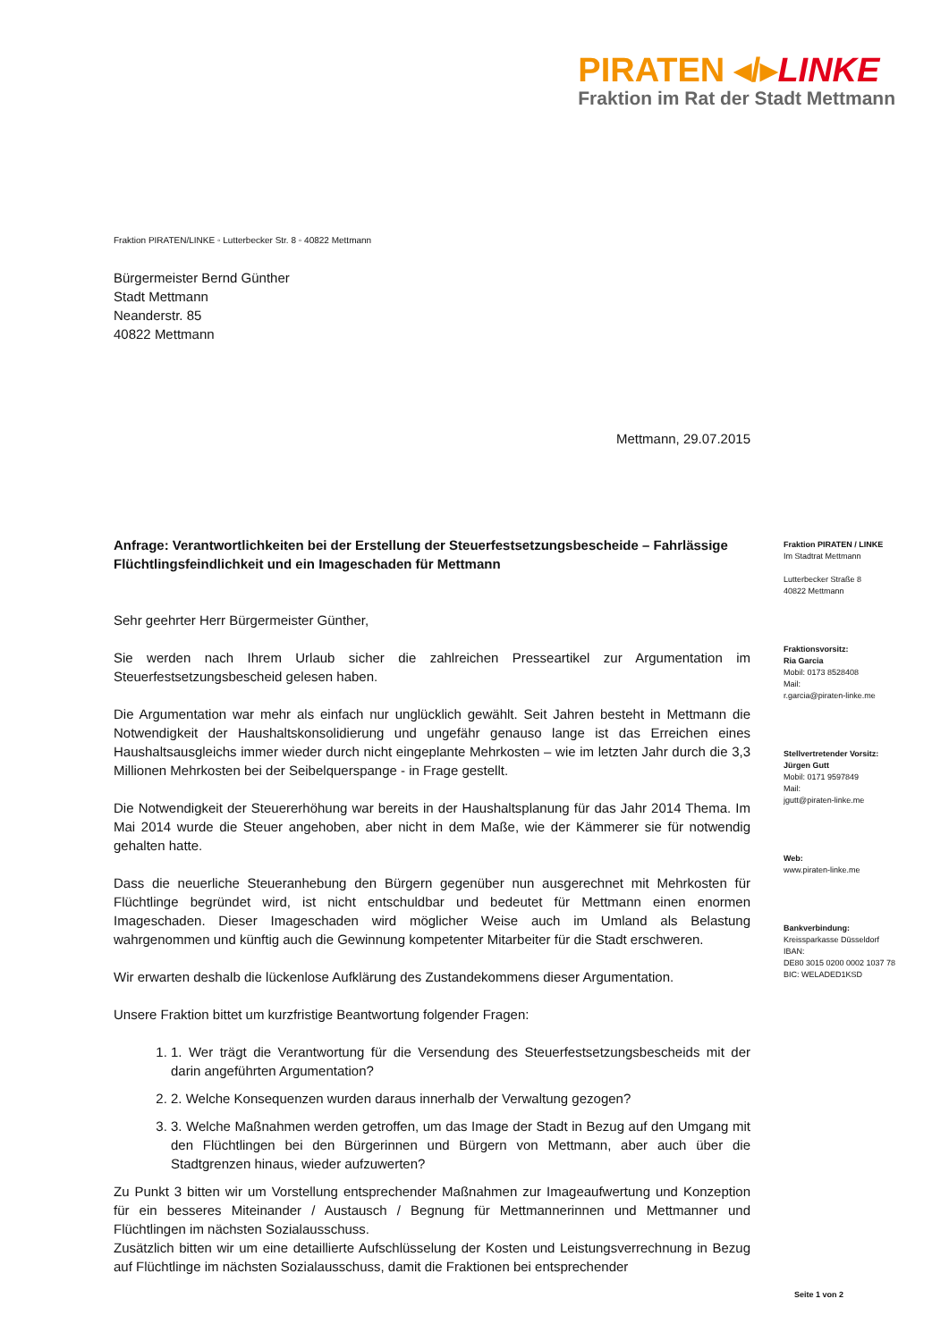PIRATEN ◂/▸LINKE
Fraktion im Rat der Stadt Mettmann
Fraktion PIRATEN/LINKE ◦ Lutterbecker Str. 8 ◦ 40822 Mettmann
Bürgermeister Bernd Günther
Stadt Mettmann
Neanderstr. 85
40822 Mettmann
Mettmann, 29.07.2015
Anfrage: Verantwortlichkeiten bei der Erstellung der Steuerfestsetzungsbescheide – Fahrlässige Flüchtlingsfeindlichkeit und ein Imageschaden für Mettmann
Sehr geehrter Herr Bürgermeister Günther,
Sie werden nach Ihrem Urlaub sicher die zahlreichen Presseartikel zur Argumentation im Steuerfestsetzungsbescheid gelesen haben.
Die Argumentation war mehr als einfach nur unglücklich gewählt. Seit Jahren besteht in Mettmann die Notwendigkeit der Haushaltskonsolidierung und ungefähr genauso lange ist das Erreichen eines Haushaltsausgleichs immer wieder durch nicht eingeplante Mehrkosten – wie im letzten Jahr durch die 3,3 Millionen Mehrkosten bei der Seibelquerspange - in Frage gestellt.
Die Notwendigkeit der Steuererhöhung war bereits in der Haushaltsplanung für das Jahr 2014 Thema. Im Mai 2014 wurde die Steuer angehoben, aber nicht in dem Maße, wie der Kämmerer sie für notwendig gehalten hatte.
Dass die neuerliche Steueranhebung den Bürgern gegenüber nun ausgerechnet mit Mehrkosten für Flüchtlinge begründet wird, ist nicht entschuldbar und bedeutet für Mettmann einen enormen Imageschaden. Dieser Imageschaden wird möglicher Weise auch im Umland als Belastung wahrgenommen und künftig auch die Gewinnung kompetenter Mitarbeiter für die Stadt erschweren.
Wir erwarten deshalb die lückenlose Aufklärung des Zustandekommens dieser Argumentation.
Unsere Fraktion bittet um kurzfristige Beantwortung folgender Fragen:
1. 1. Wer trägt die Verantwortung für die Versendung des Steuerfestsetzungsbescheids mit der darin angeführten Argumentation?
2. 2. Welche Konsequenzen wurden daraus innerhalb der Verwaltung gezogen?
3. 3. Welche Maßnahmen werden getroffen, um das Image der Stadt in Bezug auf den Umgang mit den Flüchtlingen bei den Bürgerinnen und Bürgern von Mettmann, aber auch über die Stadtgrenzen hinaus, wieder aufzuwerten?
Zu Punkt 3 bitten wir um Vorstellung entsprechender Maßnahmen zur Imageaufwertung und Konzeption für ein besseres Miteinander / Austausch / Begnung für Mettmannerinnen und Mettmanner und Flüchtlingen im nächsten Sozialausschuss.
Zusätzlich bitten wir um eine detaillierte Aufschlüsselung der Kosten und Leistungsverrechnung in Bezug auf Flüchtlinge im nächsten Sozialausschuss, damit die Fraktionen bei entsprechender
Fraktion PIRATEN / LINKE
Im Stadtrat Mettmann
Lutterbecker Straße 8
40822 Mettmann
Fraktionsvorsitz:
Ria Garcia
Mobil: 0173 8528408
Mail:
r.garcia@piraten-linke.me
Stellvertretender Vorsitz:
Jürgen Gutt
Mobil: 0171 9597849
Mail:
jgutt@piraten-linke.me
Web:
www.piraten-linke.me
Bankverbindung:
Kreissparkasse Düsseldorf
IBAN:
DE80 3015 0200 0002 1037 78
BIC: WELADED1KSD
Seite 1 von 2